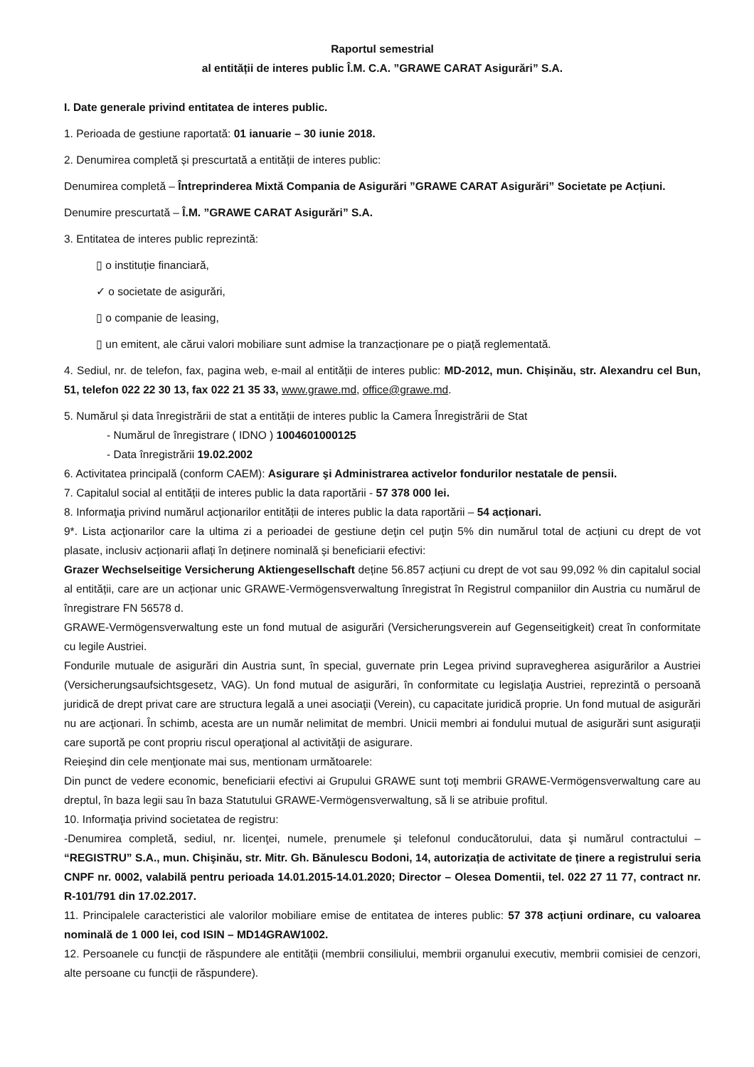Raportul semestrial
al entității de interes public Î.M. C.A. ”GRAWE CARAT Asigurări” S.A.
I. Date generale privind entitatea de interes public.
1. Perioada de gestiune raportată: 01 ianuarie – 30 iunie 2018.
2. Denumirea completă și prescurtată a entității de interes public:
Denumirea completă – Întreprinderea Mixtă Compania de Asigurări ”GRAWE CARAT Asigurări” Societate pe Acțiuni.
Denumire prescurtată – Î.M. ”GRAWE CARAT Asigurări” S.A.
3. Entitatea de interes public reprezintă:
▯ o instituție financiară,
✓ o societate de asigurări,
▯ o companie de leasing,
▯ un emitent, ale cărui valori mobiliare sunt admise la tranzacționare pe o piață reglementată.
4. Sediul, nr. de telefon, fax, pagina web, e-mail al entității de interes public: MD-2012, mun. Chișinău, str. Alexandru cel Bun, 51, telefon 022 22 30 13, fax 022 21 35 33, www.grawe.md, office@grawe.md.
5. Numărul și data înregistrării de stat a entității de interes public la Camera Înregistrării de Stat
- Numărul de înregistrare ( IDNO ) 1004601000125
- Data înregistrării 19.02.2002
6. Activitatea principală (conform CAEM): Asigurare şi Administrarea activelor fondurilor nestatale de pensii.
7. Capitalul social al entității de interes public la data raportării - 57 378 000 lei.
8. Informaţia privind numărul acţionarilor entității de interes public la data raportării – 54 acționari.
9*. Lista acţionarilor care la ultima zi a perioadei de gestiune deţin cel puţin 5% din numărul total de acțiuni cu drept de vot plasate, inclusiv acționarii aflați în deținere nominală și beneficiarii efectivi:
Grazer Wechselseitige Versicherung Aktiengesellschaft deține 56.857 acțiuni cu drept de vot sau 99,092 % din capitalul social al entității, care are un acționar unic GRAWE-Vermögensverwaltung înregistrat în Registrul companiilor din Austria cu numărul de înregistrare FN 56578 d.
GRAWE-Vermögensverwaltung este un fond mutual de asigurări (Versicherungsverein auf Gegenseitigkeit) creat în conformitate cu legile Austriei.
Fondurile mutuale de asigurări din Austria sunt, în special, guvernate prin Legea privind supravegherea asigurărilor a Austriei (Versicherungsaufsichtsgesetz, VAG). Un fond mutual de asigurări, în conformitate cu legislaţia Austriei, reprezintă o persoană juridică de drept privat care are structura legală a unei asociaţii (Verein), cu capacitate juridică proprie. Un fond mutual de asigurări nu are acţionari. În schimb, acesta are un număr nelimitat de membri. Unicii membri ai fondului mutual de asigurări sunt asiguraţii care suportă pe cont propriu riscul operaţional al activităţii de asigurare.
Reieşind din cele menţionate mai sus, mentionam următoarele:
Din punct de vedere economic, beneficiarii efectivi ai Grupului GRAWE sunt toţi membrii GRAWE-Vermögensverwaltung care au dreptul, în baza legii sau în baza Statutului GRAWE-Vermögensverwaltung, să li se atribuie profitul.
10. Informaţia privind societatea de registru:
-Denumirea completă, sediul, nr. licenţei, numele, prenumele şi telefonul conducătorului, data şi numărul contractului – “REGISTRU” S.A., mun. Chişinău, str. Mitr. Gh. Bănulescu Bodoni, 14, autorizația de activitate de ținere a registrului seria CNPF nr. 0002, valabilă pentru perioada 14.01.2015-14.01.2020; Director – Olesea Domentii, tel. 022 27 11 77, contract nr. R-101/791 din 17.02.2017.
11. Principalele caracteristici ale valorilor mobiliare emise de entitatea de interes public: 57 378 acțiuni ordinare, cu valoarea nominală de 1 000 lei, cod ISIN – MD14GRAW1002.
12. Persoanele cu funcții de răspundere ale entității (membrii consiliului, membrii organului executiv, membrii comisiei de cenzori, alte persoane cu funcții de răspundere).